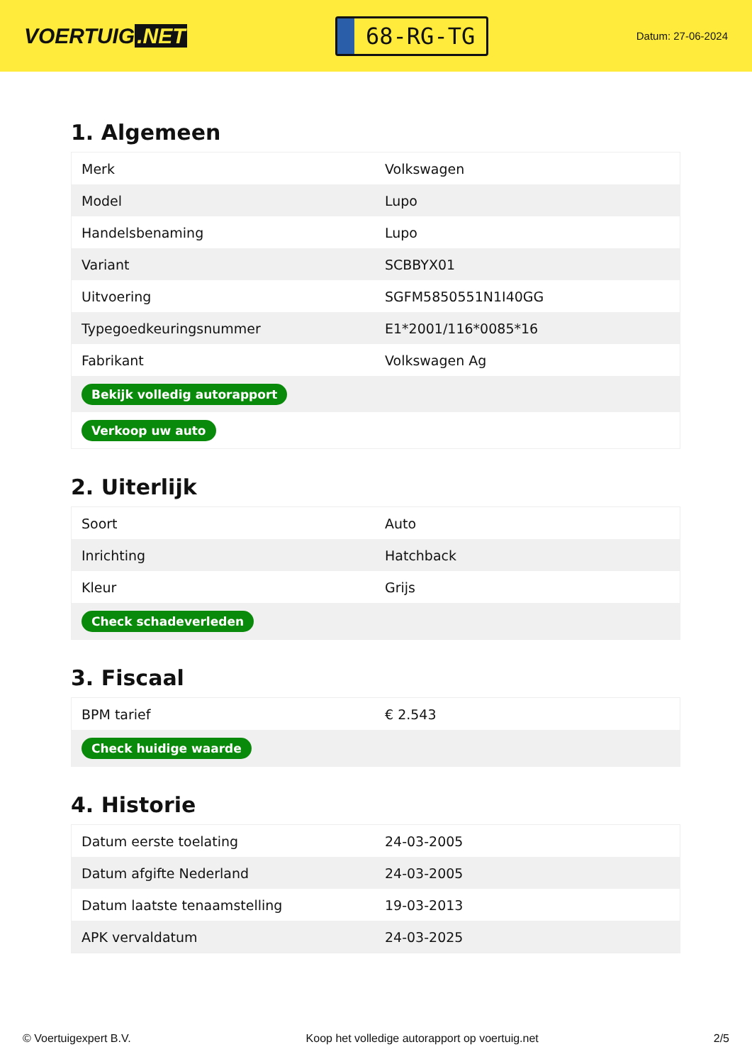VOERTUIG.NET
68-RG-TG
Datum: 27-06-2024
1. Algemeen
| Merk | Volkswagen |
| Model | Lupo |
| Handelsbenaming | Lupo |
| Variant | SCBBYX01 |
| Uitvoering | SGFM5850551N1I40GG |
| Typegoedkeuringsnummer | E1*2001/116*0085*16 |
| Fabrikant | Volkswagen Ag |
| Bekijk volledig autorapport | |
| Verkoop uw auto | |
2. Uiterlijk
| Soort | Auto |
| Inrichting | Hatchback |
| Kleur | Grijs |
| Check schadeverleden | |
3. Fiscaal
| BPM tarief | € 2.543 |
| Check huidige waarde | |
4. Historie
| Datum eerste toelating | 24-03-2005 |
| Datum afgifte Nederland | 24-03-2005 |
| Datum laatste tenaamstelling | 19-03-2013 |
| APK vervaldatum | 24-03-2025 |
© Voertuigexpert B.V. Koop het volledige autorapport op voertuig.net 2/5